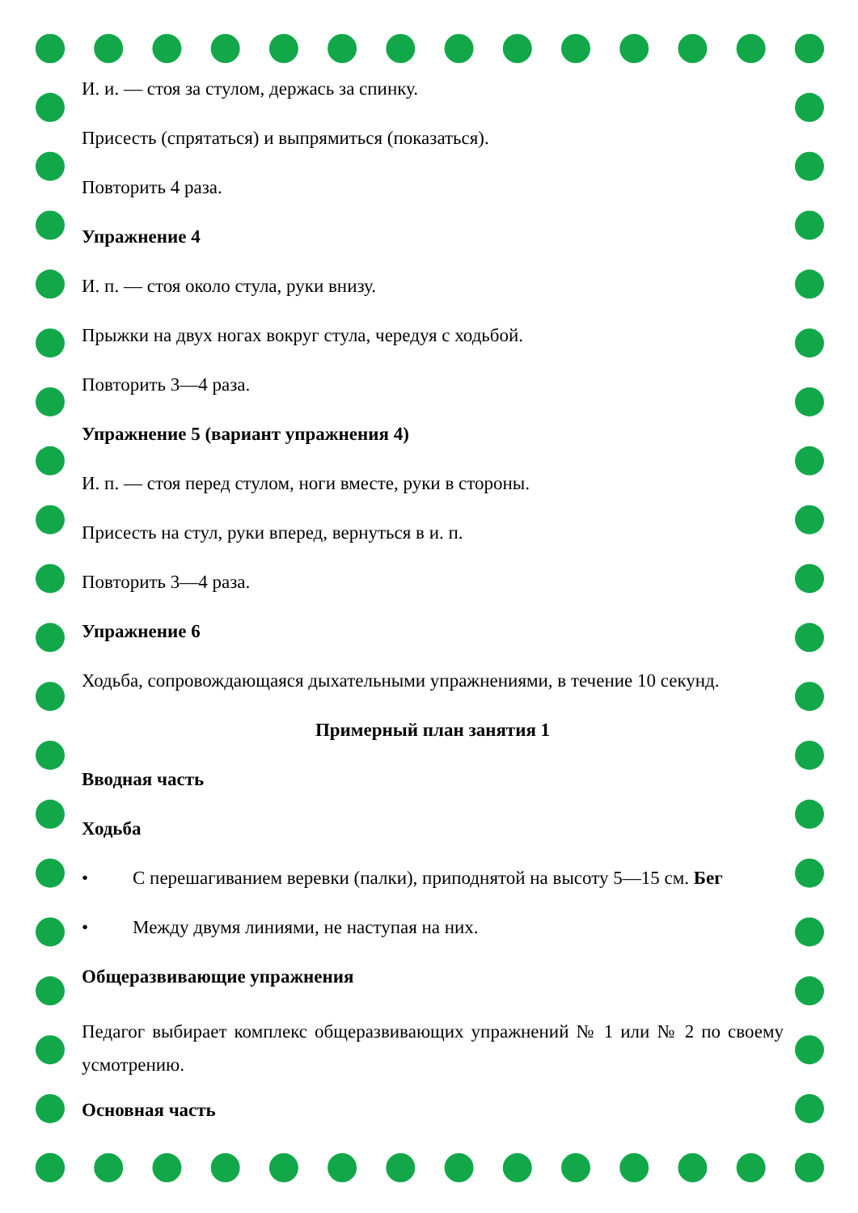И. и. — стоя за стулом, держась за спинку.
Присесть (спрятаться) и выпрямиться (показаться).
Повторить 4 раза.
Упражнение 4
И. п. — стоя около стула, руки внизу.
Прыжки на двух ногах вокруг стула, чередуя с ходьбой.
Повторить 3—4 раза.
Упражнение 5 (вариант упражнения 4)
И. п. — стоя перед стулом, ноги вместе, руки в стороны.
Присесть на стул, руки вперед, вернуться в и. п.
Повторить 3—4 раза.
Упражнение 6
Ходьба, сопровождающаяся дыхательными упражнениями, в течение 10 секунд.
Примерный план занятия 1
Вводная часть
Ходьба
• С перешагиванием веревки (палки), приподнятой на высоту 5—15 см. Бег
• Между двумя линиями, не наступая на них.
Общеразвивающие упражнения
Педагог выбирает комплекс общеразвивающих упражнений № 1 или № 2 по своему усмотрению.
Основная часть